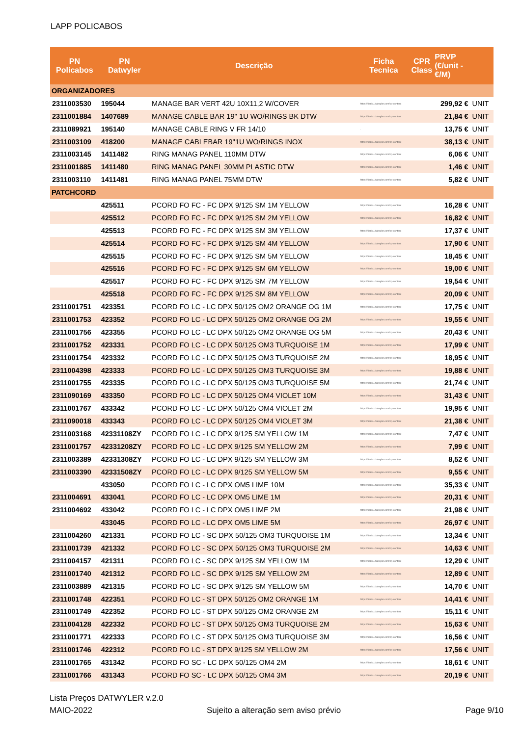LAPP POLICABOS
| PN Policabos | PN Datwyler | Descrição | Ficha Tecnica | CPR Class | PRVP (€/unit - €/M) | |
| --- | --- | --- | --- | --- | --- | --- |
| ORGANIZADORES | | | | | | |
| 2311003530 | 195044 | MANAGE BAR VERT 42U 10X11,2 W/COVER | https://tiedsu.datwyler.com/cp-content | | 299,92 € | UNIT |
| 2311001884 | 1407689 | MANAGE CABLE BAR 19'' 1U WO/RINGS BK DTW | https://tiedsu.datwyler.com/cp-content | | 21,84 € | UNIT |
| 2311089921 | 195140 | MANAGE CABLE RING V FR 14/10 | . | | 13,75 € | UNIT |
| 2311003109 | 418200 | MANAGE CABLEBAR 19''1U WO/RINGS INOX | https://tiedsu.datwyler.com/cp-content | | 38,13 € | UNIT |
| 2311003145 | 1411482 | RING MANAG PANEL 110MM DTW | https://tiedsu.datwyler.com/cp-content | | 6,06 € | UNIT |
| 2311001885 | 1411480 | RING MANAG PANEL 30MM PLASTIC DTW | https://tiedsu.datwyler.com/cp-content | | 1,46 € | UNIT |
| 2311003110 | 1411481 | RING MANAG PANEL 75MM DTW | https://tiedsu.datwyler.com/cp-content | | 5,82 € | UNIT |
| PATCHCORD | | | | | | |
| | 425511 | PCORD FO FC - FC DPX 9/125 SM 1M YELLOW | https://tiedsu.datwyler.com/cp-content | | 16,28 € | UNIT |
| | 425512 | PCORD FO FC - FC DPX 9/125 SM 2M YELLOW | https://tiedsu.datwyler.com/cp-content | | 16,82 € | UNIT |
| | 425513 | PCORD FO FC - FC DPX 9/125 SM 3M YELLOW | https://tiedsu.datwyler.com/cp-content | | 17,37 € | UNIT |
| | 425514 | PCORD FO FC - FC DPX 9/125 SM 4M YELLOW | https://tiedsu.datwyler.com/cp-content | | 17,90 € | UNIT |
| | 425515 | PCORD FO FC - FC DPX 9/125 SM 5M YELLOW | https://tiedsu.datwyler.com/cp-content | | 18,45 € | UNIT |
| | 425516 | PCORD FO FC - FC DPX 9/125 SM 6M YELLOW | https://tiedsu.datwyler.com/cp-content | | 19,00 € | UNIT |
| | 425517 | PCORD FO FC - FC DPX 9/125 SM 7M YELLOW | https://tiedsu.datwyler.com/cp-content | | 19,54 € | UNIT |
| | 425518 | PCORD FO FC - FC DPX 9/125 SM 8M YELLOW | https://tiedsu.datwyler.com/cp-content | | 20,09 € | UNIT |
| 2311001751 | 423351 | PCORD FO LC - LC DPX 50/125 OM2 ORANGE OG 1M | https://tiedsu.datwyler.com/cp-content | | 17,75 € | UNIT |
| 2311001753 | 423352 | PCORD FO LC - LC DPX 50/125 OM2 ORANGE OG 2M | https://tiedsu.datwyler.com/cp-content | | 19,55 € | UNIT |
| 2311001756 | 423355 | PCORD FO LC - LC DPX 50/125 OM2 ORANGE OG 5M | https://tiedsu.datwyler.com/cp-content | | 20,43 € | UNIT |
| 2311001752 | 423331 | PCORD FO LC - LC DPX 50/125 OM3 TURQUOISE 1M | https://tiedsu.datwyler.com/cp-content | | 17,99 € | UNIT |
| 2311001754 | 423332 | PCORD FO LC - LC DPX 50/125 OM3 TURQUOISE 2M | https://tiedsu.datwyler.com/cp-content | | 18,95 € | UNIT |
| 2311004398 | 423333 | PCORD FO LC - LC DPX 50/125 OM3 TURQUOISE 3M | https://tiedsu.datwyler.com/cp-content | | 19,88 € | UNIT |
| 2311001755 | 423335 | PCORD FO LC - LC DPX 50/125 OM3 TURQUOISE 5M | https://tiedsu.datwyler.com/cp-content | | 21,74 € | UNIT |
| 2311090169 | 433350 | PCORD FO LC - LC DPX 50/125 OM4 VIOLET 10M | https://tiedsu.datwyler.com/cp-content | | 31,43 € | UNIT |
| 2311001767 | 433342 | PCORD FO LC - LC DPX 50/125 OM4 VIOLET 2M | https://tiedsu.datwyler.com/cp-content | | 19,95 € | UNIT |
| 2311090018 | 433343 | PCORD FO LC - LC DPX 50/125 OM4 VIOLET 3M | https://tiedsu.datwyler.com/cp-content | | 21,38 € | UNIT |
| 2311003168 | 42331108ZY | PCORD FO LC - LC DPX 9/125 SM YELLOW 1M | https://tiedsu.datwyler.com/cp-content | | 7,47 € | UNIT |
| 2311001757 | 42331208ZY | PCORD FO LC - LC DPX 9/125 SM YELLOW 2M | https://tiedsu.datwyler.com/cp-content | | 7,99 € | UNIT |
| 2311003389 | 42331308ZY | PCORD FO LC - LC DPX 9/125 SM YELLOW 3M | https://tiedsu.datwyler.com/cp-content | | 8,52 € | UNIT |
| 2311003390 | 42331508ZY | PCORD FO LC - LC DPX 9/125 SM YELLOW 5M | https://tiedsu.datwyler.com/cp-content | | 9,55 € | UNIT |
| | 433050 | PCORD FO LC - LC DPX OM5 LIME 10M | https://tiedsu.datwyler.com/cp-content | | 35,33 € | UNIT |
| 2311004691 | 433041 | PCORD FO LC - LC DPX OM5 LIME 1M | https://tiedsu.datwyler.com/cp-content | | 20,31 € | UNIT |
| 2311004692 | 433042 | PCORD FO LC - LC DPX OM5 LIME 2M | https://tiedsu.datwyler.com/cp-content | | 21,98 € | UNIT |
| | 433045 | PCORD FO LC - LC DPX OM5 LIME 5M | https://tiedsu.datwyler.com/cp-content | | 26,97 € | UNIT |
| 2311004260 | 421331 | PCORD FO LC - SC DPX 50/125 OM3 TURQUOISE 1M | https://tiedsu.datwyler.com/cp-content | | 13,34 € | UNIT |
| 2311001739 | 421332 | PCORD FO LC - SC DPX 50/125 OM3 TURQUOISE 2M | https://tiedsu.datwyler.com/cp-content | | 14,63 € | UNIT |
| 2311004157 | 421311 | PCORD FO LC - SC DPX 9/125 SM YELLOW 1M | https://tiedsu.datwyler.com/cp-content | | 12,29 € | UNIT |
| 2311001740 | 421312 | PCORD FO LC - SC DPX 9/125 SM YELLOW 2M | https://tiedsu.datwyler.com/cp-content | | 12,89 € | UNIT |
| 2311003889 | 421315 | PCORD FO LC - SC DPX 9/125 SM YELLOW 5M | https://tiedsu.datwyler.com/cp-content | | 14,70 € | UNIT |
| 2311001748 | 422351 | PCORD FO LC - ST DPX 50/125 OM2 ORANGE 1M | https://tiedsu.datwyler.com/cp-content | | 14,41 € | UNIT |
| 2311001749 | 422352 | PCORD FO LC - ST DPX 50/125 OM2 ORANGE 2M | https://tiedsu.datwyler.com/cp-content | | 15,11 € | UNIT |
| 2311004128 | 422332 | PCORD FO LC - ST DPX 50/125 OM3 TURQUOISE 2M | https://tiedsu.datwyler.com/cp-content | | 15,63 € | UNIT |
| 2311001771 | 422333 | PCORD FO LC - ST DPX 50/125 OM3 TURQUOISE 3M | https://tiedsu.datwyler.com/cp-content | | 16,56 € | UNIT |
| 2311001746 | 422312 | PCORD FO LC - ST DPX 9/125 SM YELLOW 2M | https://tiedsu.datwyler.com/cp-content | | 17,56 € | UNIT |
| 2311001765 | 431342 | PCORD FO SC - LC DPX 50/125 OM4 2M | https://tiedsu.datwyler.com/cp-content | | 18,61 € | UNIT |
| 2311001766 | 431343 | PCORD FO SC - LC DPX 50/125 OM4 3M | https://tiedsu.datwyler.com/cp-content | | 20,19 € | UNIT |
Lista Preços DATWYLER v.2.0
MAIO-2022
Sujeito a alteração sem aviso prévio
Page 9/10